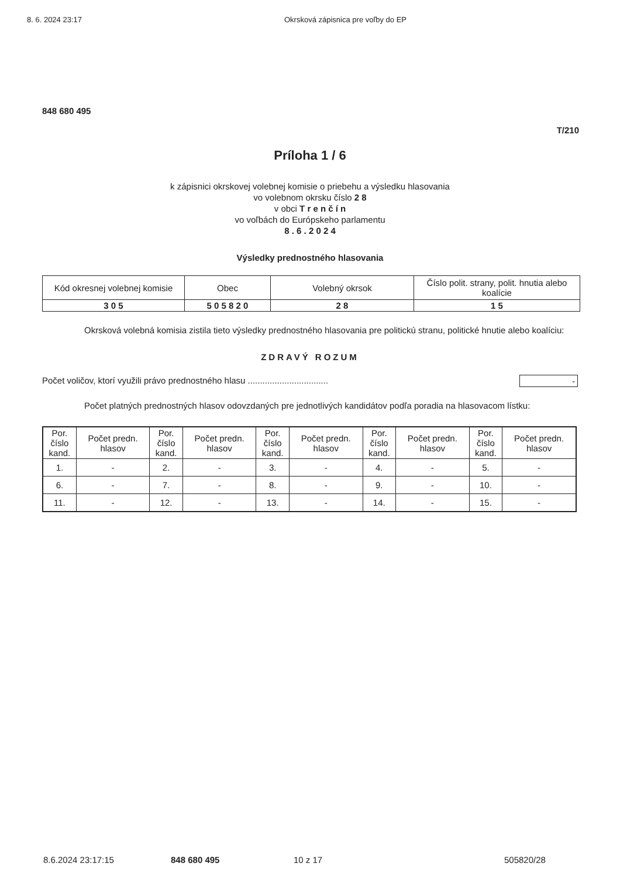8. 6. 2024 23:17 Okrsková zápisnica pre voľby do EP
848 680 495
T/210
Príloha 1 / 6
k zápisnici okrskovej volebnej komisie o priebehu a výsledku hlasovania
vo volebnom okrsku číslo 2 8
v obci T r e n č í n
vo voľbách do Európskeho parlamentu
8 . 6 . 2 0 2 4
Výsledky prednostného hlasovania
| Kód okresnej volebnej komisie | Obec | Volebný okrsok | Číslo polit. strany, polit. hnutia alebo koalície |
| 3 0 5 | 5 0 5 8 2 0 | 2 8 | 1 5 |
Okrsková volebná komisia zistila tieto výsledky prednostného hlasovania pre politickú stranu, politické hnutie alebo koalíciu:
ZDRAVÝ ROZUM
Počet voličov, ktorí využili právo prednostného hlasu ................................. -
Počet platných prednostných hlasov odovzdaných pre jednotlivých kandidátov podľa poradia na hlasovacom lístku:
| Por. číslo kand. | Počet predn. hlasov | Por. číslo kand. | Počet predn. hlasov | Por. číslo kand. | Počet predn. hlasov | Por. číslo kand. | Počet predn. hlasov | Por. číslo kand. | Počet predn. hlasov |
| --- | --- | --- | --- | --- | --- | --- | --- | --- | --- |
| 1. | - | 2. | - | 3. | - | 4. | - | 5. | - |
| 6. | - | 7. | - | 8. | - | 9. | - | 10. | - |
| 11. | - | 12. | - | 13. | - | 14. | - | 15. | - |
8.6.2024 23:17:15 848 680 495 10 z 17 505820/28